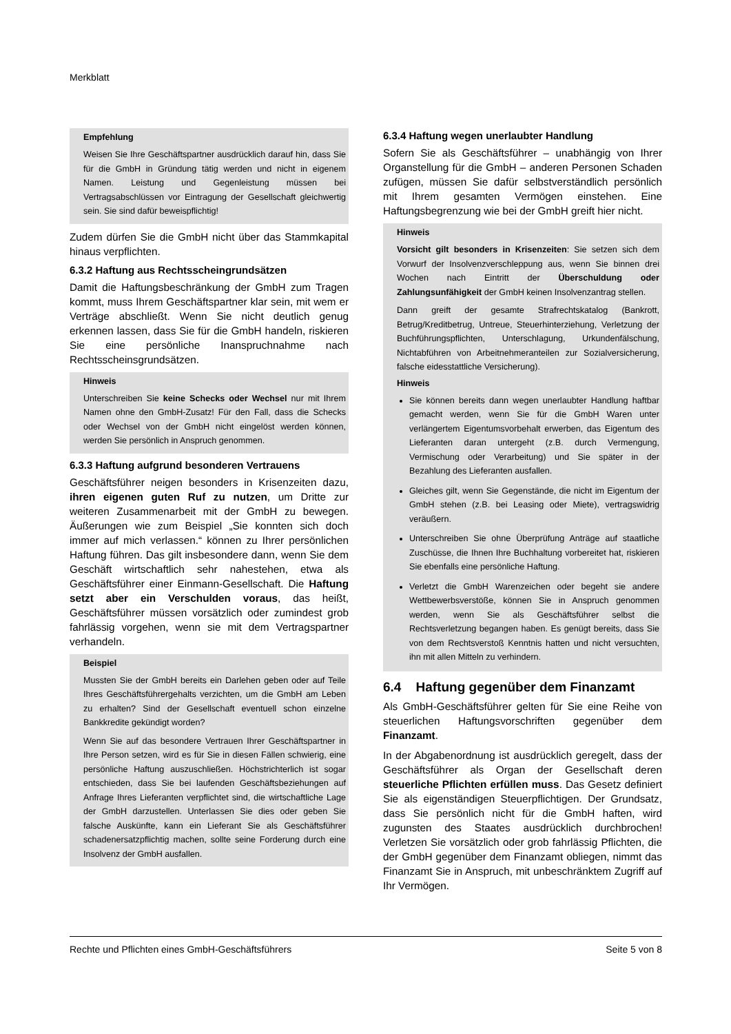Merkblatt
Empfehlung
Weisen Sie Ihre Geschäftspartner ausdrücklich darauf hin, dass Sie für die GmbH in Gründung tätig werden und nicht in eigenem Namen. Leistung und Gegenleistung müssen bei Vertragsabschlüssen vor Eintragung der Gesellschaft gleichwertig sein. Sie sind dafür beweispflichtig!
Zudem dürfen Sie die GmbH nicht über das Stammkapital hinaus verpflichten.
6.3.2 Haftung aus Rechtsscheingrundsätzen
Damit die Haftungsbeschränkung der GmbH zum Tragen kommt, muss Ihrem Geschäftspartner klar sein, mit wem er Verträge abschließt. Wenn Sie nicht deutlich genug erkennen lassen, dass Sie für die GmbH handeln, riskieren Sie eine persönliche Inanspruchnahme nach Rechtsscheinsgrundsätzen.
Hinweis
Unterschreiben Sie keine Schecks oder Wechsel nur mit Ihrem Namen ohne den GmbH-Zusatz! Für den Fall, dass die Schecks oder Wechsel von der GmbH nicht eingelöst werden können, werden Sie persönlich in Anspruch genommen.
6.3.3 Haftung aufgrund besonderen Vertrauens
Geschäftsführer neigen besonders in Krisenzeiten dazu, ihren eigenen guten Ruf zu nutzen, um Dritte zur weiteren Zusammenarbeit mit der GmbH zu bewegen. Äußerungen wie zum Beispiel „Sie konnten sich doch immer auf mich verlassen.“ können zu Ihrer persönlichen Haftung führen. Das gilt insbesondere dann, wenn Sie dem Geschäft wirtschaftlich sehr nahestehen, etwa als Geschäftsführer einer Einmann-Gesellschaft. Die Haftung setzt aber ein Verschulden voraus, das heißt, Geschäftsführer müssen vorsätzlich oder zumindest grob fahrlässig vorgehen, wenn sie mit dem Vertragspartner verhandeln.
Beispiel
Mussten Sie der GmbH bereits ein Darlehen geben oder auf Teile Ihres Geschäftsführergehalts verzichten, um die GmbH am Leben zu erhalten? Sind der Gesellschaft eventuell schon einzelne Bankkredite gekündigt worden?
Wenn Sie auf das besondere Vertrauen Ihrer Geschäftspartner in Ihre Person setzen, wird es für Sie in diesen Fällen schwierig, eine persönliche Haftung auszuschließen. Höchstrichterlich ist sogar entschieden, dass Sie bei laufenden Geschäftsbeziehungen auf Anfrage Ihres Lieferanten verpflichtet sind, die wirtschaftliche Lage der GmbH darzustellen. Unterlassen Sie dies oder geben Sie falsche Auskünfte, kann ein Lieferant Sie als Geschäftsführer schadenersatzpflichtig machen, sollte seine Forderung durch eine Insolvenz der GmbH ausfallen.
6.3.4 Haftung wegen unerlaubter Handlung
Sofern Sie als Geschäftsführer – unabhängig von Ihrer Organstellung für die GmbH – anderen Personen Schaden zufügen, müssen Sie dafür selbstverständlich persönlich mit Ihrem gesamten Vermögen einstehen. Eine Haftungsbegrenzung wie bei der GmbH greift hier nicht.
Hinweis
Vorsicht gilt besonders in Krisenzeiten: Sie setzen sich dem Vorwurf der Insolvenzverschleppung aus, wenn Sie binnen drei Wochen nach Eintritt der Überschuldung oder Zahlungsunfähigkeit der GmbH keinen Insolvenzantrag stellen.
Dann greift der gesamte Strafrechtskatalog (Bankrott, Betrug/Kreditbetrug, Untreue, Steuerhinterziehung, Verletzung der Buchführungspflichten, Unterschlagung, Urkundenfälschung, Nichtabführen von Arbeitnehmeranteilen zur Sozialversicherung, falsche eidesstattliche Versicherung).
Hinweis
Sie können bereits dann wegen unerlaubter Handlung haftbar gemacht werden, wenn Sie für die GmbH Waren unter verlängertem Eigentumsvorbehalt erwerben, das Eigentum des Lieferanten daran untergeht (z.B. durch Vermengung, Vermischung oder Verarbeitung) und Sie später in der Bezahlung des Lieferanten ausfallen.
Gleiches gilt, wenn Sie Gegenstände, die nicht im Eigentum der GmbH stehen (z.B. bei Leasing oder Miete), vertragswidrig veräußern.
Unterschreiben Sie ohne Überprüfung Anträge auf staatliche Zuschüsse, die Ihnen Ihre Buchhaltung vorbereitet hat, riskieren Sie ebenfalls eine persönliche Haftung.
Verletzt die GmbH Warenzeichen oder begeht sie andere Wettbewerbsverstöße, können Sie in Anspruch genommen werden, wenn Sie als Geschäftsführer selbst die Rechtsverletzung begangen haben. Es genügt bereits, dass Sie von dem Rechtsverstoß Kenntnis hatten und nicht versuchten, ihn mit allen Mitteln zu verhindern.
6.4 Haftung gegenüber dem Finanzamt
Als GmbH-Geschäftsführer gelten für Sie eine Reihe von steuerlichen Haftungsvorschriften gegenüber dem Finanzamt.
In der Abgabenordnung ist ausdrücklich geregelt, dass der Geschäftsführer als Organ der Gesellschaft deren steuerliche Pflichten erfüllen muss. Das Gesetz definiert Sie als eigenständigen Steuerpflichtigen. Der Grundsatz, dass Sie persönlich nicht für die GmbH haften, wird zugunsten des Staates ausdrücklich durchbrochen! Verletzen Sie vorsätzlich oder grob fahrlässig Pflichten, die der GmbH gegenüber dem Finanzamt obliegen, nimmt das Finanzamt Sie in Anspruch, mit unbeschränktem Zugriff auf Ihr Vermögen.
Rechte und Pflichten eines GmbH-Geschäftsführers Seite 5 von 8